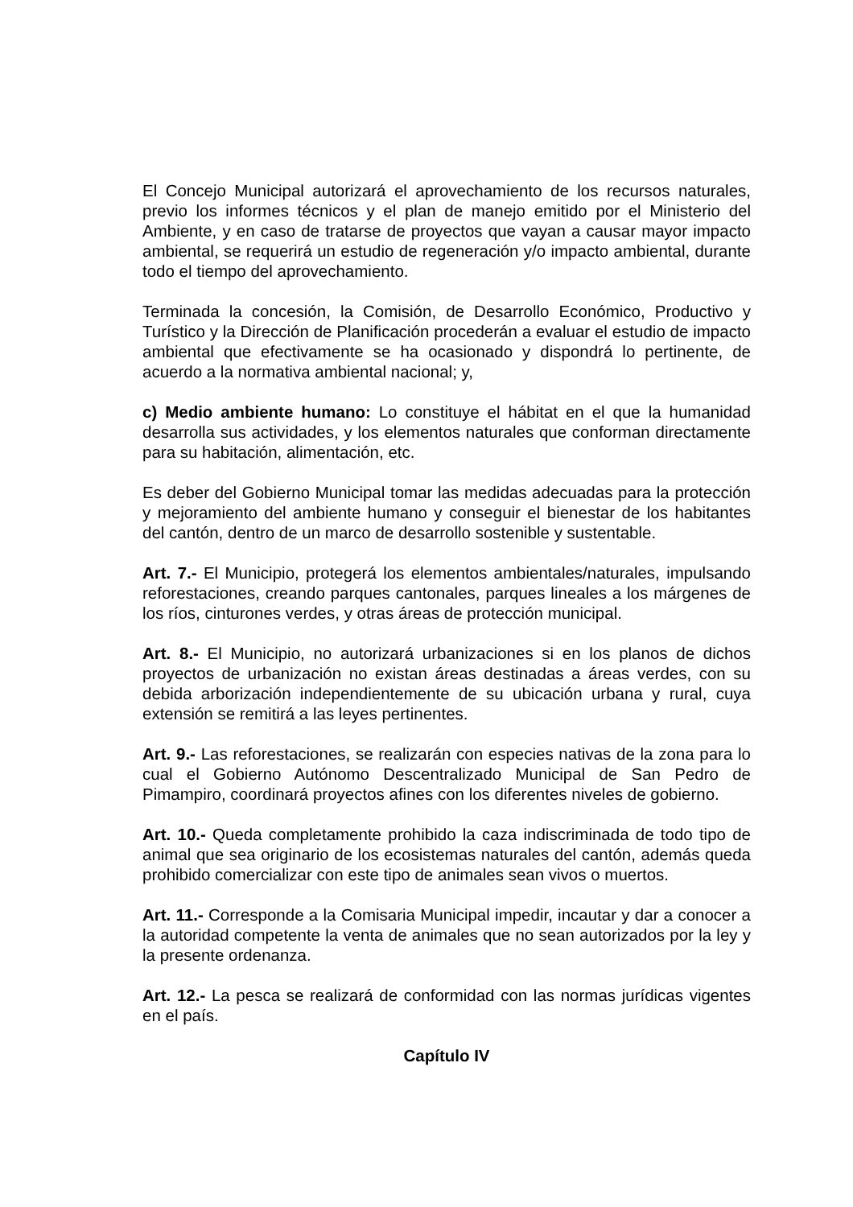El Concejo Municipal autorizará el aprovechamiento de los recursos naturales, previo los informes técnicos y el plan de manejo emitido por el Ministerio del Ambiente, y en caso de tratarse de proyectos que vayan a causar mayor impacto ambiental, se requerirá un estudio de regeneración y/o impacto ambiental, durante todo el tiempo del aprovechamiento.
Terminada la concesión, la Comisión, de Desarrollo Económico, Productivo y Turístico y la Dirección de Planificación procederán a evaluar el estudio de impacto ambiental que efectivamente se ha ocasionado y dispondrá lo pertinente, de acuerdo a la normativa ambiental nacional; y,
c) Medio ambiente humano: Lo constituye el hábitat en el que la humanidad desarrolla sus actividades, y los elementos naturales que conforman directamente para su habitación, alimentación, etc.
Es deber del Gobierno Municipal tomar las medidas adecuadas para la protección y mejoramiento del ambiente humano y conseguir el bienestar de los habitantes del cantón, dentro de un marco de desarrollo sostenible y sustentable.
Art. 7.- El Municipio, protegerá los elementos ambientales/naturales, impulsando reforestaciones, creando parques cantonales, parques lineales a los márgenes de los ríos, cinturones verdes, y otras áreas de protección municipal.
Art. 8.- El Municipio, no autorizará urbanizaciones si en los planos de dichos proyectos de urbanización no existan áreas destinadas a áreas verdes, con su debida arborización independientemente de su ubicación urbana y rural, cuya extensión se remitirá a las leyes pertinentes.
Art. 9.- Las reforestaciones, se realizarán con especies nativas de la zona para lo cual el Gobierno Autónomo Descentralizado Municipal de San Pedro de Pimampiro, coordinará proyectos afines con los diferentes niveles de gobierno.
Art. 10.- Queda completamente prohibido la caza indiscriminada de todo tipo de animal que sea originario de los ecosistemas naturales del cantón, además queda prohibido comercializar con este tipo de animales sean vivos o muertos.
Art. 11.- Corresponde a la Comisaria Municipal impedir, incautar y dar a conocer a la autoridad competente la venta de animales que no sean autorizados por la ley y la presente ordenanza.
Art. 12.- La pesca se realizará de conformidad con las normas jurídicas vigentes en el país.
Capítulo IV